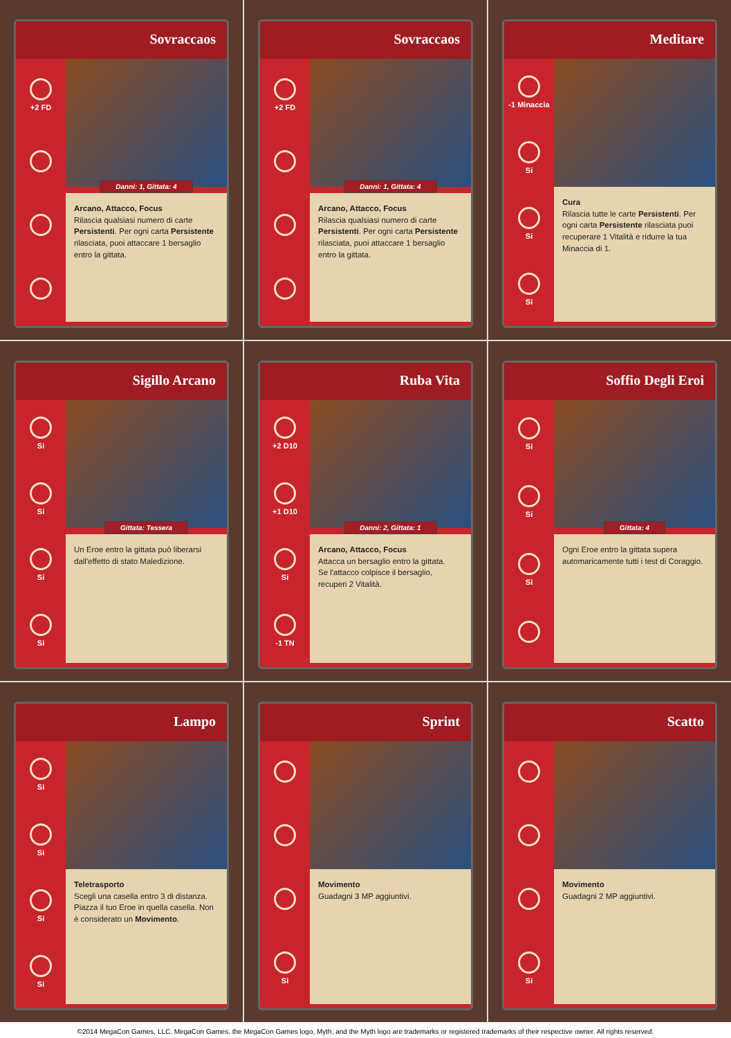Sovraccaos
+2 FD
Danni: 1, Gittata: 4
Arcano, Attacco, Focus
Rilascia qualsiasi numero di carte Persistenti. Per ogni carta Persistente rilasciata, puoi attaccare 1 bersaglio entro la gittata.
Sovraccaos
+2 FD
Danni: 1, Gittata: 4
Arcano, Attacco, Focus
Rilascia qualsiasi numero di carte Persistenti. Per ogni carta Persistente rilasciata, puoi attaccare 1 bersaglio entro la gittata.
Meditare
-1 Minaccia
Si
Si
Si
Cura
Rilascia tutte le carte Persistenti. Per ogni carta Persistente rilasciata puoi recuperare 1 Vitalità e ridurre la tua Minaccia di 1.
Sigillo Arcano
Si
Si
Si
Si
Gittata: Tessera
Un Eroe entro la gittata può liberarsi dall'effetto di stato Maledizione.
Ruba Vita
+2 D10
+1 D10
Si
-1 TN
Danni: 2, Gittata: 1
Arcano, Attacco, Focus
Attacca un bersaglio entro la gittata.
Se l'attacco colpisce il bersaglio, recuperi 2 Vitalità.
Soffio Degli Eroi
Si
Si
Si
Gittata: 4
Ogni Eroe entro la gittata supera automaricamente tutti i test di Coraggio.
Lampo
Si
Si
Si
Si
Teletrasporto
Scegli una casella entro 3 di distanza. Piazza il tuo Eroe in quella casella. Non è considerato un Movimento.
Sprint
Si
Movimento
Guadagni 3 MP aggiuntivi.
Scatto
Si
Movimento
Guadagni 2 MP aggiuntivi.
©2014 MegaCon Games, LLC. MegaCon Games, the MegaCon Games logo, Myth, and the Myth logo are trademarks or registered trademarks of their respective owner. All rights reserved.